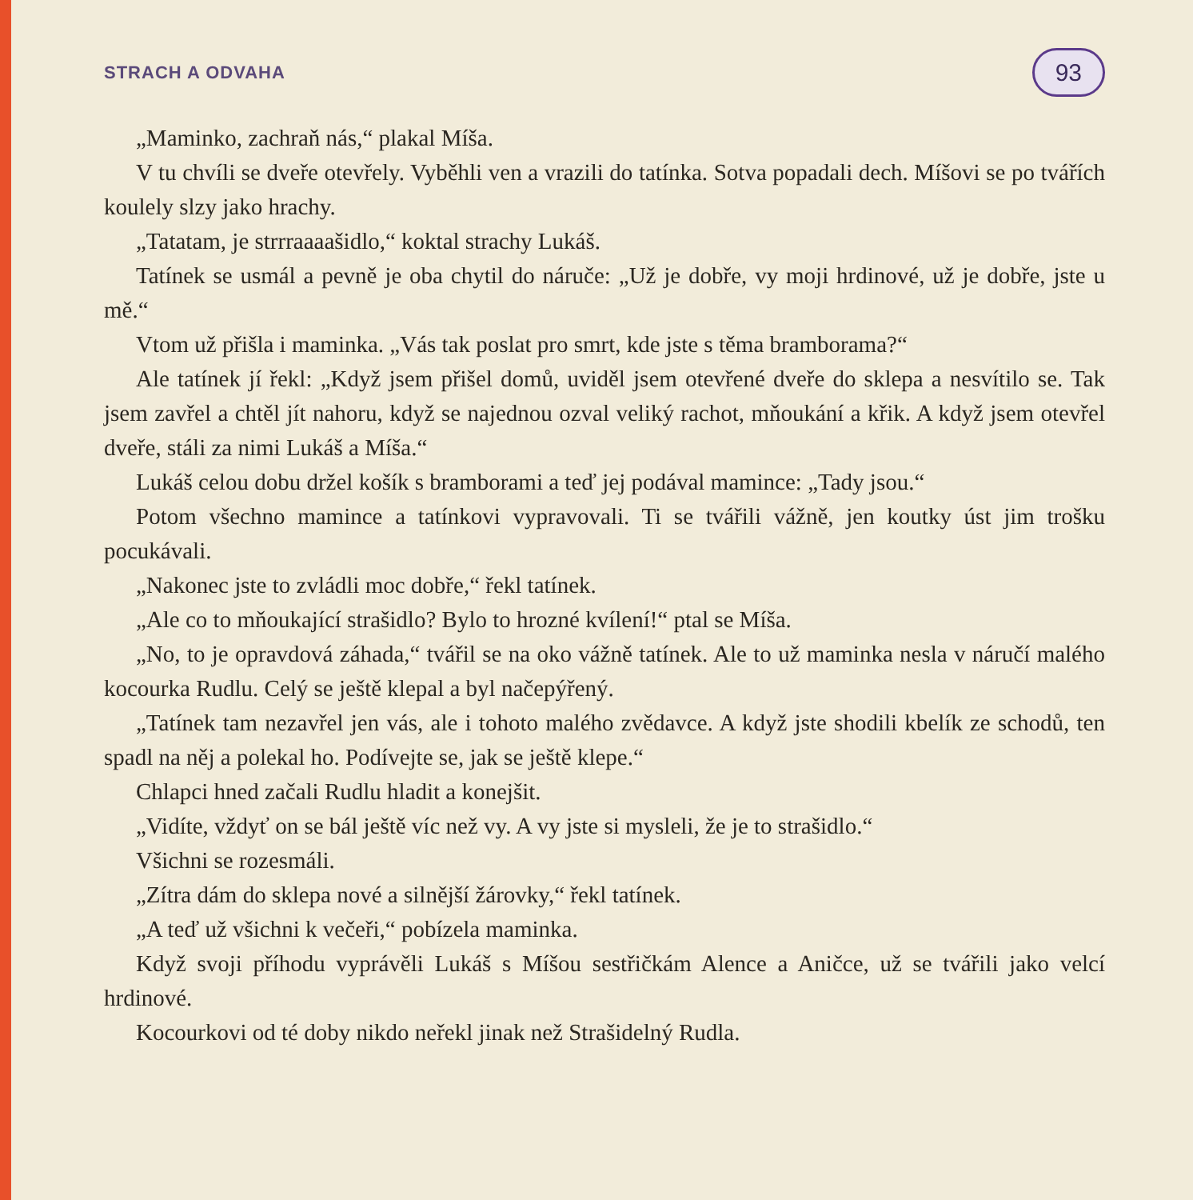STRACH A ODVAHA 93
„Maminko, zachraň nás,“ plakal Míša.
V tu chvíli se dveře otevřely. Vyběhli ven a vrazili do tatínka. Sotva popadali dech. Míšovi se po tvářích koulely slzy jako hrachy.
„Tatatam, je strrraaaašidlo,“ koktal strachy Lukáš.
Tatínek se usmál a pevně je oba chytil do náruče: „Už je dobře, vy moji hrdinové, už je dobře, jste u mě.“
Vtom už přišla i maminka. „Vás tak poslat pro smrt, kde jste s těma bramborama?“
Ale tatínek jí řekl: „Když jsem přišel domů, uviděl jsem otevřené dveře do sklepa a nesvítilo se. Tak jsem zavřel a chtěl jít nahoru, když se najednou ozval veliký rachot, mňoukání a křik. A když jsem otevřel dveře, stáli za nimi Lukáš a Míša.“
Lukáš celou dobu držel košík s bramborami a teď jej podával mamince: „Tady jsou.“
Potom všechno mamince a tatínkovi vypravovali. Ti se tvářili vážně, jen koutky úst jim trošku pocukávali.
„Nakonec jste to zvládli moc dobře,“ řekl tatínek.
„Ale co to mňoukající strašidlo? Bylo to hrozné kvílení!“ ptal se Míša.
„No, to je opravdová záhada,“ tvářil se na oko vážně tatínek. Ale to už maminka nesla v náručí malého kocourka Rudlu. Celý se ještě klepal a byl načepýřený.
„Tatínek tam nezavřel jen vás, ale i tohoto malého zvědavce. A když jste shodili kbelík ze schodů, ten spadl na něj a polekal ho. Podívejte se, jak se ještě klepe.“
Chlapci hned začali Rudlu hladit a konejšit.
„Vidíte, vždyť on se bál ještě víc než vy. A vy jste si mysleli, že je to strašidlo.“
Všichni se rozesmáli.
„Zítra dám do sklepa nové a silnější žárovky,“ řekl tatínek.
„A teď už všichni k večeři,“ pobízela maminka.
Když svoji příhodu vyprávěli Lukáš s Míšou sestřičkám Alence a Aničce, už se tvářili jako velcí hrdinové.
Kocourkovi od té doby nikdo neřekl jinak než Strašidelný Rudla.